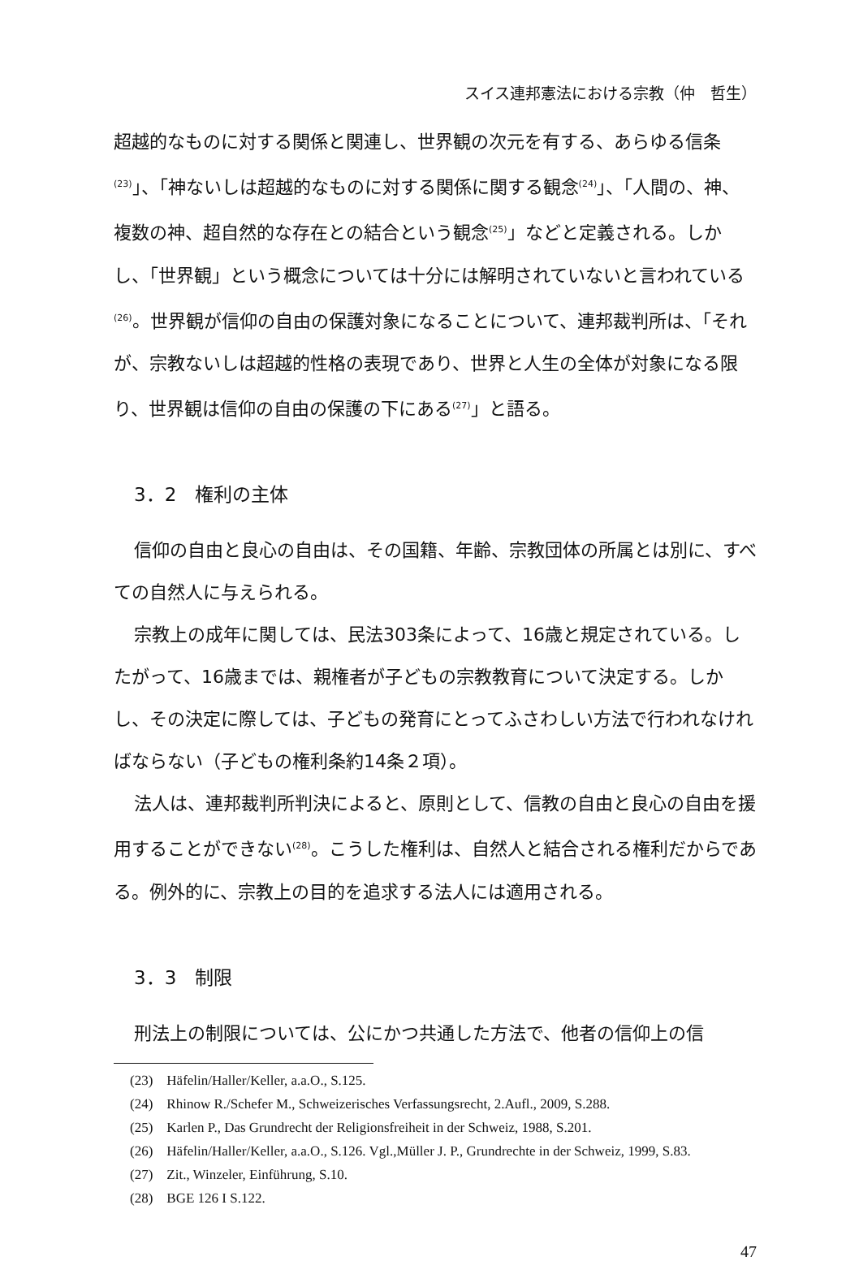スイス連邦憲法における宗教（仲　哲生）
超越的なものに対する関係と関連し、世界観の次元を有する、あらゆる信条<sup>(23)</sup>」、「神ないしは超越的なものに対する関係に関する観念<sup>(24)</sup>」、「人間の、神、複数の神、超自然的な存在との結合という観念<sup>(25)</sup>」などと定義される。しかし、「世界観」という概念については十分には解明されていないと言われている<sup>(26)</sup>。世界観が信仰の自由の保護対象になることについて、連邦裁判所は、「それが、宗教ないしは超越的性格の表現であり、世界と人生の全体が対象になる限り、世界観は信仰の自由の保護の下にある<sup>(27)</sup>」と語る。
3．2　権利の主体
信仰の自由と良心の自由は、その国籍、年齢、宗教団体の所属とは別に、すべての自然人に与えられる。
宗教上の成年に関しては、民法303条によって、16歳と規定されている。したがって、16歳までは、親権者が子どもの宗教教育について決定する。しかし、その決定に際しては、子どもの発育にとってふさわしい方法で行われなければならない（子どもの権利条約14条２項）。
法人は、連邦裁判所判決によると、原則として、信教の自由と良心の自由を援用することができない<sup>(28)</sup>。こうした権利は、自然人と結合される権利だからである。例外的に、宗教上の目的を追求する法人には適用される。
3．3　制限
刑法上の制限については、公にかつ共通した方法で、他者の信仰上の信
(23)　Häfelin/Haller/Keller, a.a.O., S.125.
(24)　Rhinow R./Schefer M., Schweizerisches Verfassungsrecht, 2.Aufl., 2009, S.288.
(25)　Karlen P., Das Grundrecht der Religionsfreiheit in der Schweiz, 1988, S.201.
(26)　Häfelin/Haller/Keller, a.a.O., S.126. Vgl.,Müller J. P., Grundrechte in der Schweiz, 1999, S.83.
(27)　Zit., Winzeler, Einführung, S.10.
(28)　BGE 126 I S.122.
47